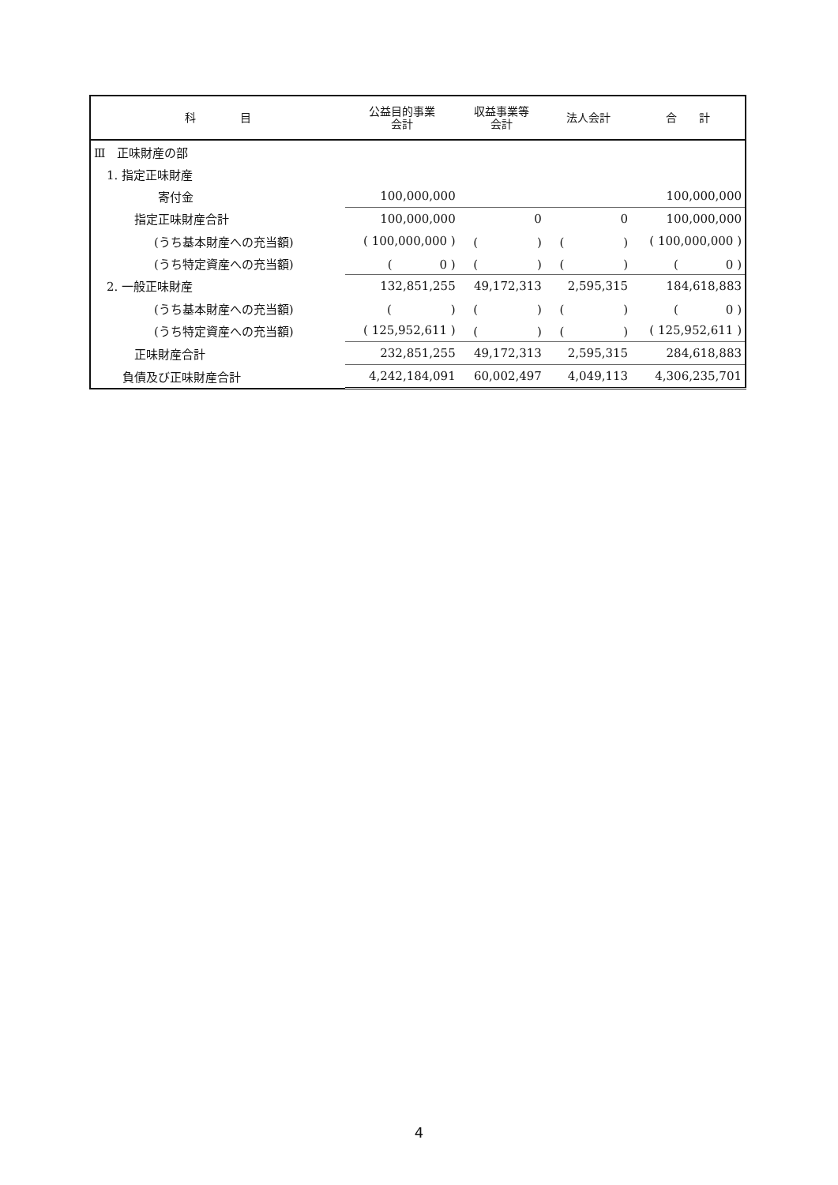| 科 目 | 公益目的事業 会計 | 収益事業等 会計 | 法人会計 | 合 計 |
| --- | --- | --- | --- | --- |
| Ⅲ 正味財産の部 | | | | |
| 1. 指定正味財産 | | | | |
| 寄付金 | 100,000,000 | | | 100,000,000 |
| 指定正味財産合計 | 100,000,000 | 0 | 0 | 100,000,000 |
| (うち基本財産への充当額) | ( 100,000,000 ) | ( ) | ( ) | ( 100,000,000 ) |
| (うち特定資産への充当額) | ( 0 ) | ( ) | ( ) | ( 0 ) |
| 2. 一般正味財産 | 132,851,255 | 49,172,313 | 2,595,315 | 184,618,883 |
| (うち基本財産への充当額) | ( ) | ( ) | ( ) | ( 0 ) |
| (うち特定資産への充当額) | ( 125,952,611 ) | ( ) | ( ) | ( 125,952,611 ) |
| 正味財産合計 | 232,851,255 | 49,172,313 | 2,595,315 | 284,618,883 |
| 負債及び正味財産合計 | 4,242,184,091 | 60,002,497 | 4,049,113 | 4,306,235,701 |
4